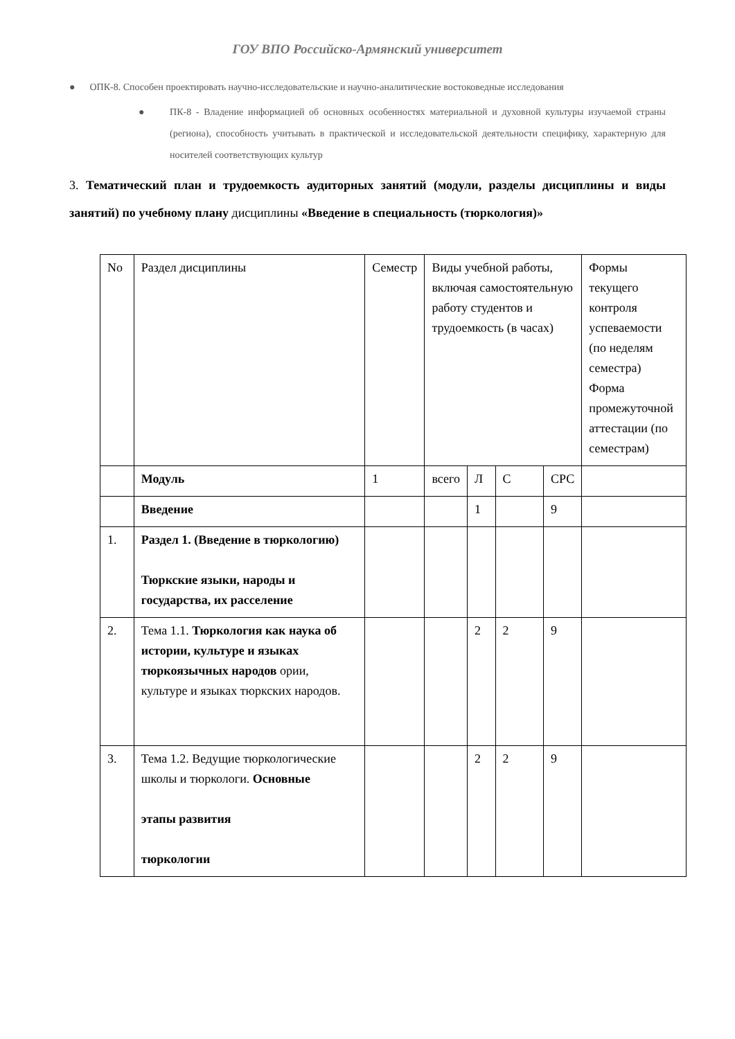ГОУ ВПО Российско-Армянский университет
● ОПК-8. Способен проектировать научно-исследовательские и научно-аналитические востоковедные исследования
● ПК-8 - Владение информацией об основных особенностях материальной и духовной культуры изучаемой страны (региона), способность учитывать в практической и исследовательской деятельности специфику, характерную для носителей соответствующих культур
3. Тематический план и трудоемкость аудиторных занятий (модули, разделы дисциплины и виды занятий) по учебному плану дисциплины «Введение в специальность (тюркология)»
| No | Раздел дисциплины | Семестр | Виды учебной работы, включая самостоятельную работу студентов и трудоемкость (в часах) | | | | Формы текущего контроля успеваемости (по неделям семестра) Форма промежуточной аттестации (по семестрам) |
| | Модуль | 1 | всего | Л | С | СРС | |
| | Введение | | | 1 | | 9 | |
| 1. | Раздел 1. (Введение в тюркологию) Тюркские языки, народы и государства, их расселение | | | | | | |
| 2. | Тема 1.1. Тюркология как наука об истории, культуре и языках тюркоязычных народов ории, культуре и языках тюркских народов. | | | 2 | 2 | 9 | |
| 3. | Тема 1.2. Ведущие тюркологические школы и тюркологи. Основные этапы развития тюркологии | | | 2 | 2 | 9 | |